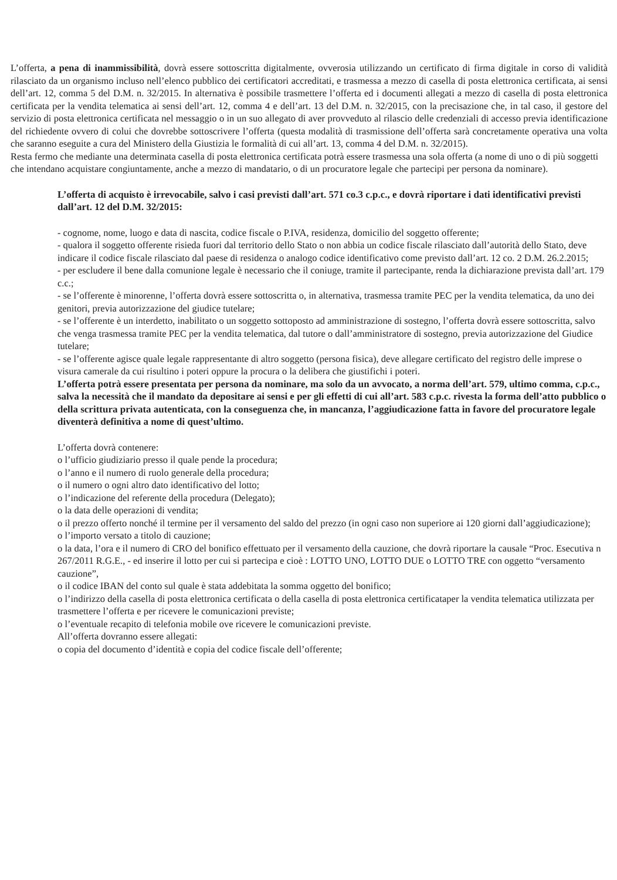L’offerta, a pena di inammissibilità, dovrà essere sottoscritta digitalmente, ovverosia utilizzando un certificato di firma digitale in corso di validità rilasciato da un organismo incluso nell’elenco pubblico dei certificatori accreditati, e trasmessa a mezzo di casella di posta elettronica certificata, ai sensi dell’art. 12, comma 5 del D.M. n. 32/2015. In alternativa è possibile trasmettere l’offerta ed i documenti allegati a mezzo di casella di posta elettronica certificata per la vendita telematica ai sensi dell’art. 12, comma 4 e dell’art. 13 del D.M. n. 32/2015, con la precisazione che, in tal caso, il gestore del servizio di posta elettronica certificata nel messaggio o in un suo allegato di aver provveduto al rilascio delle credenziali di accesso previa identificazione del richiedente ovvero di colui che dovrebbe sottoscrivere l’offerta (questa modalità di trasmissione dell’offerta sarà concretamente operativa una volta che saranno eseguite a cura del Ministero della Giustizia le formalità di cui all’art. 13, comma 4 del D.M. n. 32/2015).
Resta fermo che mediante una determinata casella di posta elettronica certificata potrà essere trasmessa una sola offerta (a nome di uno o di più soggetti che intendano acquistare congiuntamente, anche a mezzo di mandatario, o di un procuratore legale che partecipi per persona da nominare).
L’offerta di acquisto è irrevocabile, salvo i casi previsti dall’art. 571 co.3 c.p.c., e dovrà riportare i dati identificativi previsti dall’art. 12 del D.M. 32/2015:
- cognome, nome, luogo e data di nascita, codice fiscale o P.IVA, residenza, domicilio del soggetto offerente;
- qualora il soggetto offerente risieda fuori dal territorio dello Stato o non abbia un codice fiscale rilasciato dall’autorità dello Stato, deve indicare il codice fiscale rilasciato dal paese di residenza o analogo codice identificativo come previsto dall’art. 12 co. 2 D.M. 26.2.2015;
- per escludere il bene dalla comunione legale è necessario che il coniuge, tramite il partecipante, renda la dichiarazione prevista dall’art. 179 c.c.;
- se l’offerente è minorenne, l’offerta dovrà essere sottoscritta o, in alternativa, trasmessa tramite PEC per la vendita telematica, da uno dei genitori, previa autorizzazione del giudice tutelare;
- se l’offerente è un interdetto, inabilitato o un soggetto sottoposto ad amministrazione di sostegno, l’offerta dovrà essere sottoscritta, salvo che venga trasmessa tramite PEC per la vendita telematica, dal tutore o dall’amministratore di sostegno, previa autorizzazione del Giudice tutelare;
- se l’offerente agisce quale legale rappresentante di altro soggetto (persona fisica), deve allegare certificato del registro delle imprese o visura camerale da cui risultino i poteri oppure la procura o la delibera che giustifichi i poteri.
L’offerta potrà essere presentata per persona da nominare, ma solo da un avvocato, a norma dell’art. 579, ultimo comma, c.p.c., salva la necessità che il mandato da depositare ai sensi e per gli effetti di cui all’art. 583 c.p.c. rivesta la forma dell’atto pubblico o della scrittura privata autenticata, con la conseguenza che, in mancanza, l’aggiudicazione fatta in favore del procuratore legale diventerà definitiva a nome di quest’ultimo.
L’offerta dovrà contenere:
o l’ufficio giudiziario presso il quale pende la procedura;
o l’anno e il numero di ruolo generale della procedura;
o il numero o ogni altro dato identificativo del lotto;
o l’indicazione del referente della procedura (Delegato);
o la data delle operazioni di vendita;
o il prezzo offerto nonché il termine per il versamento del saldo del prezzo (in ogni caso non superiore ai 120 giorni dall’aggiudicazione);
o l’importo versato a titolo di cauzione;
o la data, l’ora e il numero di CRO del bonifico effettuato per il versamento della cauzione, che dovrà riportare la causale “Proc. Esecutiva n 267/2011 R.G.E., - ed inserire il lotto per cui si partecipa e cioè : LOTTO UNO, LOTTO DUE o LOTTO TRE con oggetto “versamento cauzione”,
o il codice IBAN del conto sul quale è stata addebitata la somma oggetto del bonifico;
o l’indirizzo della casella di posta elettronica certificata o della casella di posta elettronica certificataper la vendita telematica utilizzata per trasmettere l’offerta e per ricevere le comunicazioni previste;
o l’eventuale recapito di telefonia mobile ove ricevere le comunicazioni previste.
All’offerta dovranno essere allegati:
o copia del documento d’identità e copia del codice fiscale dell’offerente;